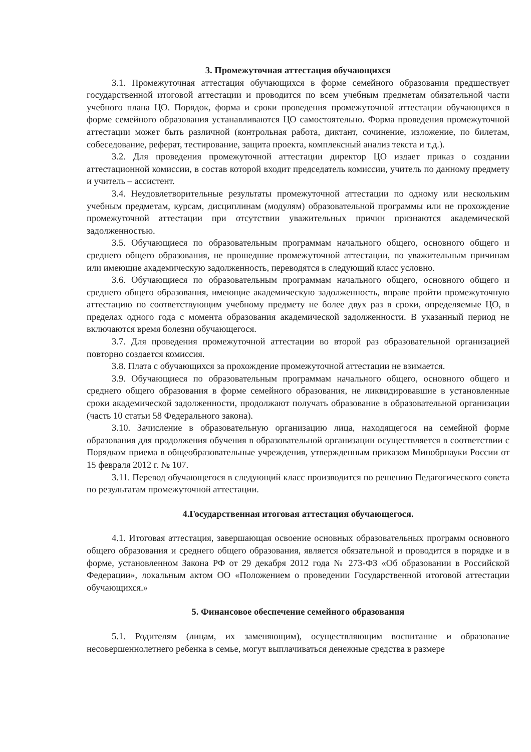3. Промежуточная аттестация обучающихся
3.1. Промежуточная аттестация обучающихся в форме семейного образования предшествует государственной итоговой аттестации и проводится по всем учебным предметам обязательной части учебного плана ЦО. Порядок, форма и сроки проведения промежуточной аттестации обучающихся в форме семейного образования устанавливаются ЦО самостоятельно. Форма проведения промежуточной аттестации может быть различной (контрольная работа, диктант, сочинение, изложение, по билетам, собеседование, реферат, тестирование, защита проекта, комплексный анализ текста и т.д.).
3.2. Для проведения промежуточной аттестации директор ЦО издает приказ о создании аттестационной комиссии, в состав которой входит председатель комиссии, учитель по данному предмету и учитель – ассистент.
3.4. Неудовлетворительные результаты промежуточной аттестации по одному или нескольким учебным предметам, курсам, дисциплинам (модулям) образовательной программы или не прохождение промежуточной аттестации при отсутствии уважительных причин признаются академической задолженностью.
3.5. Обучающиеся по образовательным программам начального общего, основного общего и среднего общего образования, не прошедшие промежуточной аттестации, по уважительным причинам или имеющие академическую задолженность, переводятся в следующий класс условно.
3.6. Обучающиеся по образовательным программам начального общего, основного общего и среднего общего образования, имеющие академическую задолженность, вправе пройти промежуточную аттестацию по соответствующим учебному предмету не более двух раз в сроки, определяемые ЦО, в пределах одного года с момента образования академической задолженности. В указанный период не включаются время болезни обучающегося.
3.7. Для проведения промежуточной аттестации во второй раз образовательной организацией повторно создается комиссия.
3.8. Плата с обучающихся за прохождение промежуточной аттестации не взимается.
3.9. Обучающиеся по образовательным программам начального общего, основного общего и среднего общего образования в форме семейного образования, не ликвидировавшие в установленные сроки академической задолженности, продолжают получать образование в образовательной организации (часть 10 статьи 58 Федерального закона).
3.10. Зачисление в образовательную организацию лица, находящегося на семейной форме образования для продолжения обучения в образовательной организации осуществляется в соответствии с Порядком приема в общеобразовательные учреждения, утвержденным приказом Минобрнауки России от 15 февраля 2012 г. № 107.
3.11. Перевод обучающегося в следующий класс производится по решению Педагогического совета по результатам промежуточной аттестации.
4.Государственная итоговая аттестация обучающегося.
4.1. Итоговая аттестация, завершающая освоение основных образовательных программ основного общего образования и среднего общего образования, является обязательной и проводится в порядке и в форме, установленном Закона РФ от 29 декабря 2012 года № 273-ФЗ «Об образовании в Российской Федерации», локальным актом ОО «Положением о проведении Государственной итоговой аттестации обучающихся.»
5. Финансовое обеспечение семейного образования
5.1. Родителям (лицам, их заменяющим), осуществляющим воспитание и образование несовершеннолетнего ребенка в семье, могут выплачиваться денежные средства в размере